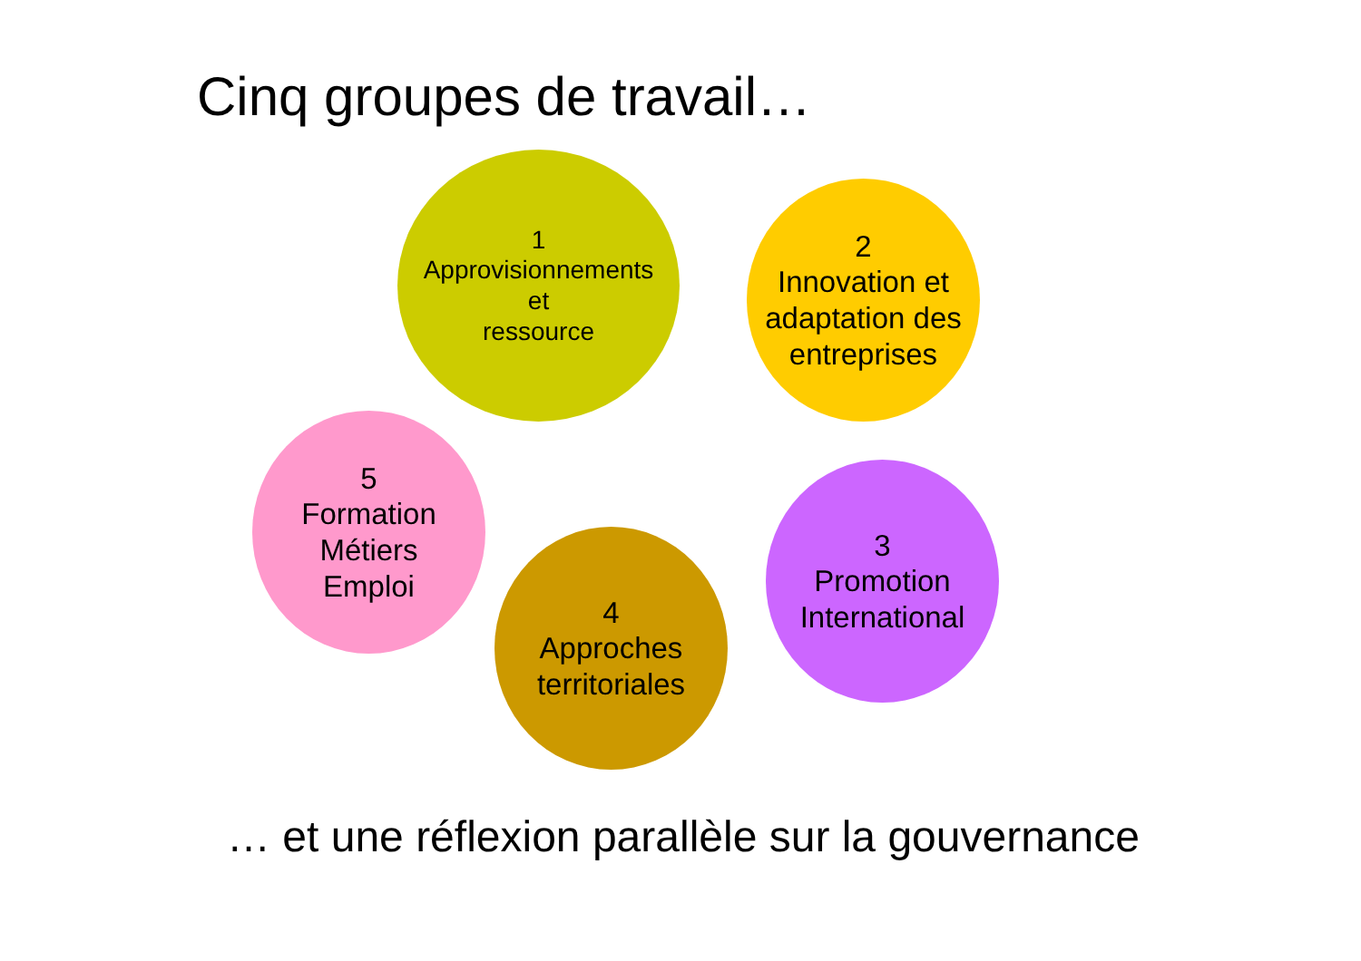Cinq groupes de travail…
1
Approvisionnements
et
ressource
2
Innovation et
adaptation des
entreprises
5
Formation
Métiers
Emploi
4
Approches
territoriales
3
Promotion
International
… et une réflexion parallèle sur la gouvernance